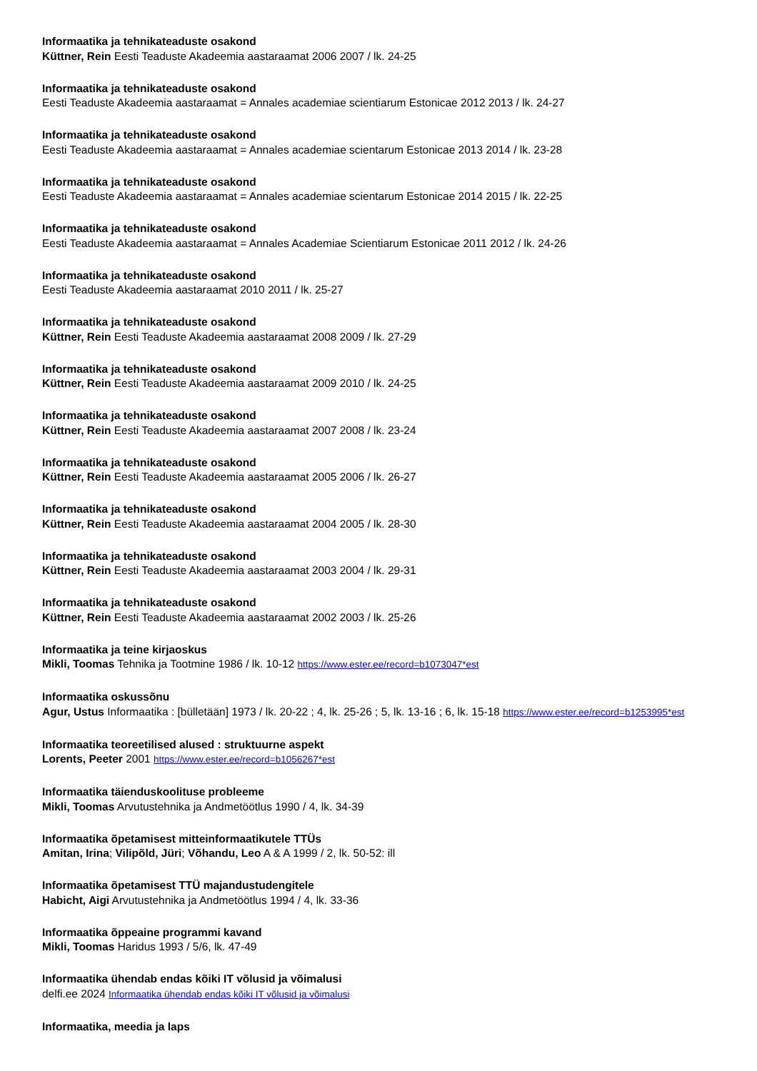Informaatika ja tehnikateaduste osakond
Küttner, Rein Eesti Teaduste Akadeemia aastaraamat 2006 2007 / lk. 24-25
Informaatika ja tehnikateaduste osakond
Eesti Teaduste Akadeemia aastaraamat = Annales academiae scientiarum Estonicae 2012 2013 / lk. 24-27
Informaatika ja tehnikateaduste osakond
Eesti Teaduste Akadeemia aastaraamat = Annales academiae scientarum Estonicae 2013 2014 / lk. 23-28
Informaatika ja tehnikateaduste osakond
Eesti Teaduste Akadeemia aastaraamat = Annales academiae scientarum Estonicae 2014 2015 / lk. 22-25
Informaatika ja tehnikateaduste osakond
Eesti Teaduste Akadeemia aastaraamat = Annales Academiae Scientiarum Estonicae 2011 2012 / lk. 24-26
Informaatika ja tehnikateaduste osakond
Eesti Teaduste Akadeemia aastaraamat 2010 2011 / lk. 25-27
Informaatika ja tehnikateaduste osakond
Küttner, Rein Eesti Teaduste Akadeemia aastaraamat 2008 2009 / lk. 27-29
Informaatika ja tehnikateaduste osakond
Küttner, Rein Eesti Teaduste Akadeemia aastaraamat 2009 2010 / lk. 24-25
Informaatika ja tehnikateaduste osakond
Küttner, Rein Eesti Teaduste Akadeemia aastaraamat 2007 2008 / lk. 23-24
Informaatika ja tehnikateaduste osakond
Küttner, Rein Eesti Teaduste Akadeemia aastaraamat 2005 2006 / lk. 26-27
Informaatika ja tehnikateaduste osakond
Küttner, Rein Eesti Teaduste Akadeemia aastaraamat 2004 2005 / lk. 28-30
Informaatika ja tehnikateaduste osakond
Küttner, Rein Eesti Teaduste Akadeemia aastaraamat 2003 2004 / lk. 29-31
Informaatika ja tehnikateaduste osakond
Küttner, Rein Eesti Teaduste Akadeemia aastaraamat 2002 2003 / lk. 25-26
Informaatika ja teine kirjaoskus
Mikli, Toomas Tehnika ja Tootmine 1986 / lk. 10-12 https://www.ester.ee/record=b1073047*est
Informaatika oskussõnu
Agur, Ustus Informaatika : [bülletään] 1973 / lk. 20-22 ; 4, lk. 25-26 ; 5, lk. 13-16 ; 6, lk. 15-18 https://www.ester.ee/record=b1253995*est
Informaatika teoreetilised alused : struktuurne aspekt
Lorents, Peeter 2001 https://www.ester.ee/record=b1056267*est
Informaatika täienduskoolituse probleeme
Mikli, Toomas Arvutustehnika ja Andmetöötlus 1990 / 4, lk. 34-39
Informaatika õpetamisest mitteinformaatikutele TTÜs
Amitan, Irina; Vilipõld, Jüri; Võhandu, Leo A & A 1999 / 2, lk. 50-52: ill
Informaatika õpetamisest TTÜ majandustudengitele
Habicht, Aigi Arvutustehnika ja Andmetöötlus 1994 / 4, lk. 33-36
Informaatika õppeaine programmi kavand
Mikli, Toomas Haridus 1993 / 5/6, lk. 47-49
Informaatika ühendab endas kõiki IT võlusid ja võimalusi
delfi.ee 2024 Informaatika ühendab endas kõiki IT võlusid ja võimalusi
Informaatika, meedia ja laps